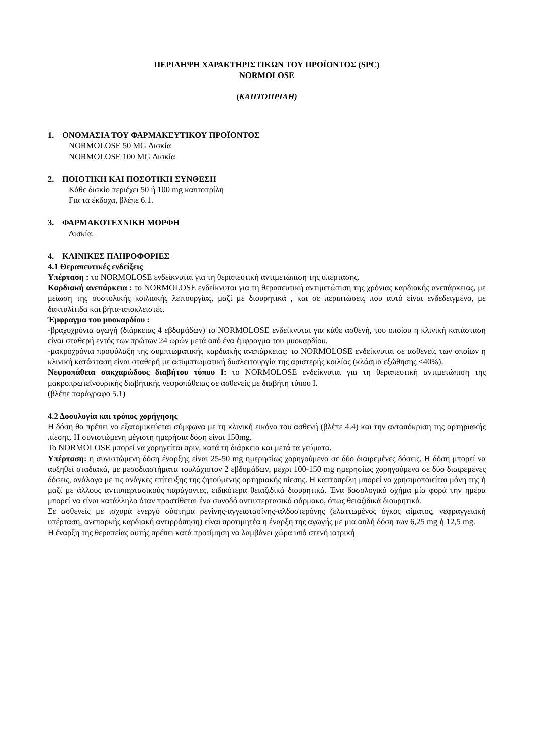ΠΕΡΙΛΗΨΗ ΧΑΡΑΚΤΗΡΙΣΤΙΚΩΝ ΤΟΥ ΠΡΟΪΟΝΤΟΣ (SPC)
NORMOLOSE
(ΚΑΠΤΟΠΡΙΛΗ)
1. ΟΝΟΜΑΣΙΑ ΤΟΥ ΦΑΡΜΑΚΕΥΤΙΚΟΥ ΠΡΟΪΟΝΤΟΣ
NORMOLOSE 50 MG Δισκία
NORMOLOSE 100 MG Δισκία
2. ΠΟΙΟΤΙΚΗ ΚΑΙ ΠΟΣΟΤΙΚΗ ΣΥΝΘΕΣΗ
Κάθε δισκίο περιέχει 50 ή 100 mg καπτοπρίλη
Για τα έκδοχα, βλέπε 6.1.
3. ΦΑΡΜΑΚΟΤΕΧΝΙΚΗ ΜΟΡΦΗ
Δισκία.
4. ΚΛΙΝΙΚΕΣ ΠΛΗΡΟΦΟΡΙΕΣ
4.1 Θεραπευτικές ενδείξεις
Υπέρταση : το NORMOLOSE ενδείκνυται για τη θεραπευτική αντιμετώπιση της υπέρτασης.
Καρδιακή ανεπάρκεια : το NORMOLOSE ενδείκνυται για τη θεραπευτική αντιμετώπιση της χρόνιας καρδιακής ανεπάρκειας, με μείωση της συστολικής κοιλιακής λειτουργίας, μαζί με διουρητικά , και σε περιπτώσεις που αυτό είναι ενδεδειγμένο, με δακτυλίτιδα και βήτα-αποκλειστές.
Έμφραγμα του μυοκαρδίου :
-βραχυχρόνια αγωγή (διάρκειας 4 εβδομάδων) το NORMOLOSE ενδείκνυται για κάθε ασθενή, του οποίου η κλινική κατάσταση είναι σταθερή εντός των πρώτων 24 ωρών μετά από ένα έμφραγμα του μυοκαρδίου.
-μακροχρόνια προφύλαξη της συμπτωματικής καρδιακής ανεπάρκειας: το NORMOLOSE ενδείκνυται σε ασθενείς των οποίων η κλινική κατάσταση είναι σταθερή με ασυμπτωματική δυσλειτουργία της αριστερής κοιλίας (κλάσμα εξώθησης ≤40%).
Νεφροπάθεια σακχαρώδους διαβήτου τύπου Ι: το NORMOLOSE ενδείκνυται για τη θεραπευτική αντιμετώπιση της μακροπρωτεϊνουρικής διαβητικής νεφροπάθειας σε ασθενείς με διαβήτη τύπου Ι.
(βλέπε παράγραφο 5.1)
4.2 Δοσολογία και τρόπος χορήγησης
Η δόση θα πρέπει να εξατομικεύεται σύμφωνα με τη κλινική εικόνα του ασθενή (βλέπε 4.4) και την ανταπόκριση της αρτηριακής πίεσης. Η συνιστώμενη μέγιστη ημερήσια δόση είναι 150mg.
Το NORMOLOSE μπορεί να χορηγείται πριν, κατά τη διάρκεια και μετά τα γεύματα.
Υπέρταση: η συνιστώμενη δόση έναρξης είναι 25-50 mg ημερησίως χορηγούμενα σε δύο διαιρεμένες δόσεις. Η δόση μπορεί να αυξηθεί σταδιακά, με μεσοδιαστήματα τουλάχιστον 2 εβδομάδων, μέχρι 100-150 mg ημερησίως χορηγούμενα σε δύο διαιρεμένες δόσεις, ανάλογα με τις ανάγκες επίτευξης της ζητούμενης αρτηριακής πίεσης. Η καπτοπρίλη μπορεί να χρησιμοποιείται μόνη της ή μαζί με άλλους αντιυπερτασικούς παράγοντες, ειδικότερα θειαζιδικά διουρητικά. Ένα δοσολογικό σχήμα μία φορά την ημέρα μπορεί να είναι κατάλληλο όταν προστίθεται ένα συνοδό αντιυπερτασικό φάρμακο, όπως θειαζιδικά διουρητικά.
Σε ασθενείς με ισχυρά ενεργό σύστημα ρενίνης-αγγειοτασίνης-αλδοστερόνης (ελαττωμένος όγκος αίματος, νεφραγγειακή υπέρταση, ανεπαρκής καρδιακή αντιρρόπηση) είναι προτιμητέα η έναρξη της αγωγής με μια απλή δόση των 6,25 mg ή 12,5 mg.
Η έναρξη της θεραπείας αυτής πρέπει κατά προτίμηση να λαμβάνει χώρα υπό στενή ιατρική